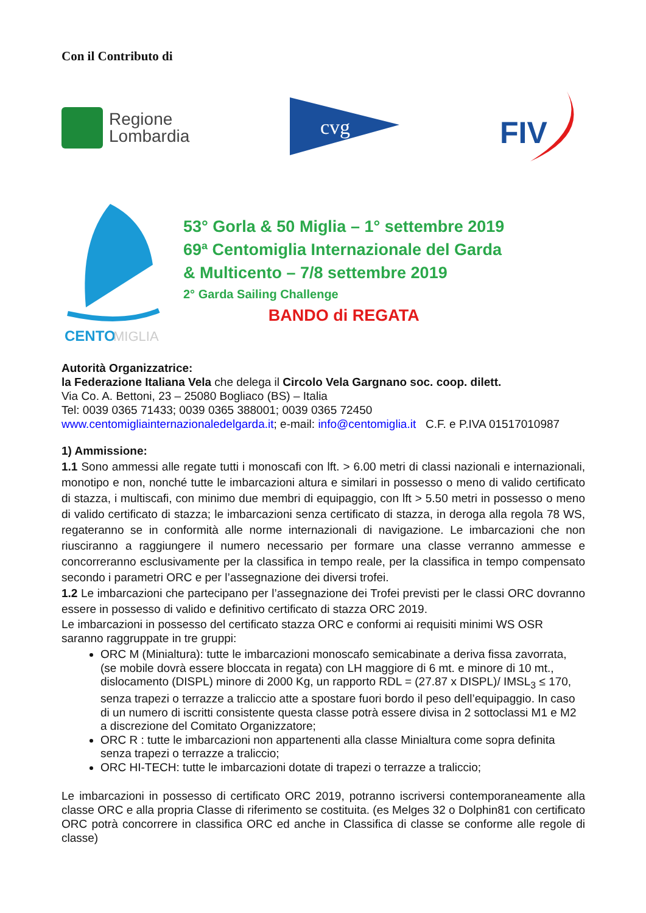Con il Contributo di
Regione
Lombardia
cvg
FIV
CENTO
MIGLIA
53° Gorla & 50 Miglia – 1° settembre 2019
69ª Centomiglia Internazionale del Garda
& Multicento – 7/8 settembre 2019
2° Garda Sailing Challenge
BANDO di REGATA
Autorità Organizzatrice:
la Federazione Italiana Vela che delega il Circolo Vela Gargnano soc. coop. dilett.
Via Co. A. Bettoni, 23 – 25080 Bogliaco (BS) – Italia
Tel: 0039 0365 71433; 0039 0365 388001; 0039 0365 72450
www.centomigliainternazionaledelgarda.it; e-mail: info@centomiglia.it C.F. e P.IVA 01517010987
1) Ammissione:
1.1 Sono ammessi alle regate tutti i monoscafi con lft. > 6.00 metri di classi nazionali e internazionali, monotipo e non, nonché tutte le imbarcazioni altura e similari in possesso o meno di valido certificato di stazza, i multiscafi, con minimo due membri di equipaggio, con lft > 5.50 metri in possesso o meno di valido certificato di stazza; le imbarcazioni senza certificato di stazza, in deroga alla regola 78 WS, regateranno se in conformità alle norme internazionali di navigazione. Le imbarcazioni che non riusciranno a raggiungere il numero necessario per formare una classe verranno ammesse e concorreranno esclusivamente per la classifica in tempo reale, per la classifica in tempo compensato secondo i parametri ORC e per l’assegnazione dei diversi trofei.
1.2 Le imbarcazioni che partecipano per l’assegnazione dei Trofei previsti per le classi ORC dovranno essere in possesso di valido e definitivo certificato di stazza ORC 2019.
Le imbarcazioni in possesso del certificato stazza ORC e conformi ai requisiti minimi WS OSR saranno raggruppate in tre gruppi:
ORC M (Minialtura): tutte le imbarcazioni monoscafo semicabinate a deriva fissa zavorrata, (se mobile dovrà essere bloccata in regata) con LH maggiore di 6 mt. e minore di 10 mt., dislocamento (DISPL) minore di 2000 Kg, un rapporto RDL = (27.87 x DISPL)/ IMSL<sub>3</sub> ≤ 170, senza trapezi o terrazze a traliccio atte a spostare fuori bordo il peso dell’equipaggio. In caso di un numero di iscritti consistente questa classe potrà essere divisa in 2 sottoclassi M1 e M2 a discrezione del Comitato Organizzatore;
ORC R : tutte le imbarcazioni non appartenenti alla classe Minialtura come sopra definita senza trapezi o terrazze a traliccio;
ORC HI-TECH: tutte le imbarcazioni dotate di trapezi o terrazze a traliccio;
Le imbarcazioni in possesso di certificato ORC 2019, potranno iscriversi contemporaneamente alla classe ORC e alla propria Classe di riferimento se costituita. (es Melges 32 o Dolphin81 con certificato ORC potrà concorrere in classifica ORC ed anche in Classifica di classe se conforme alle regole di classe)